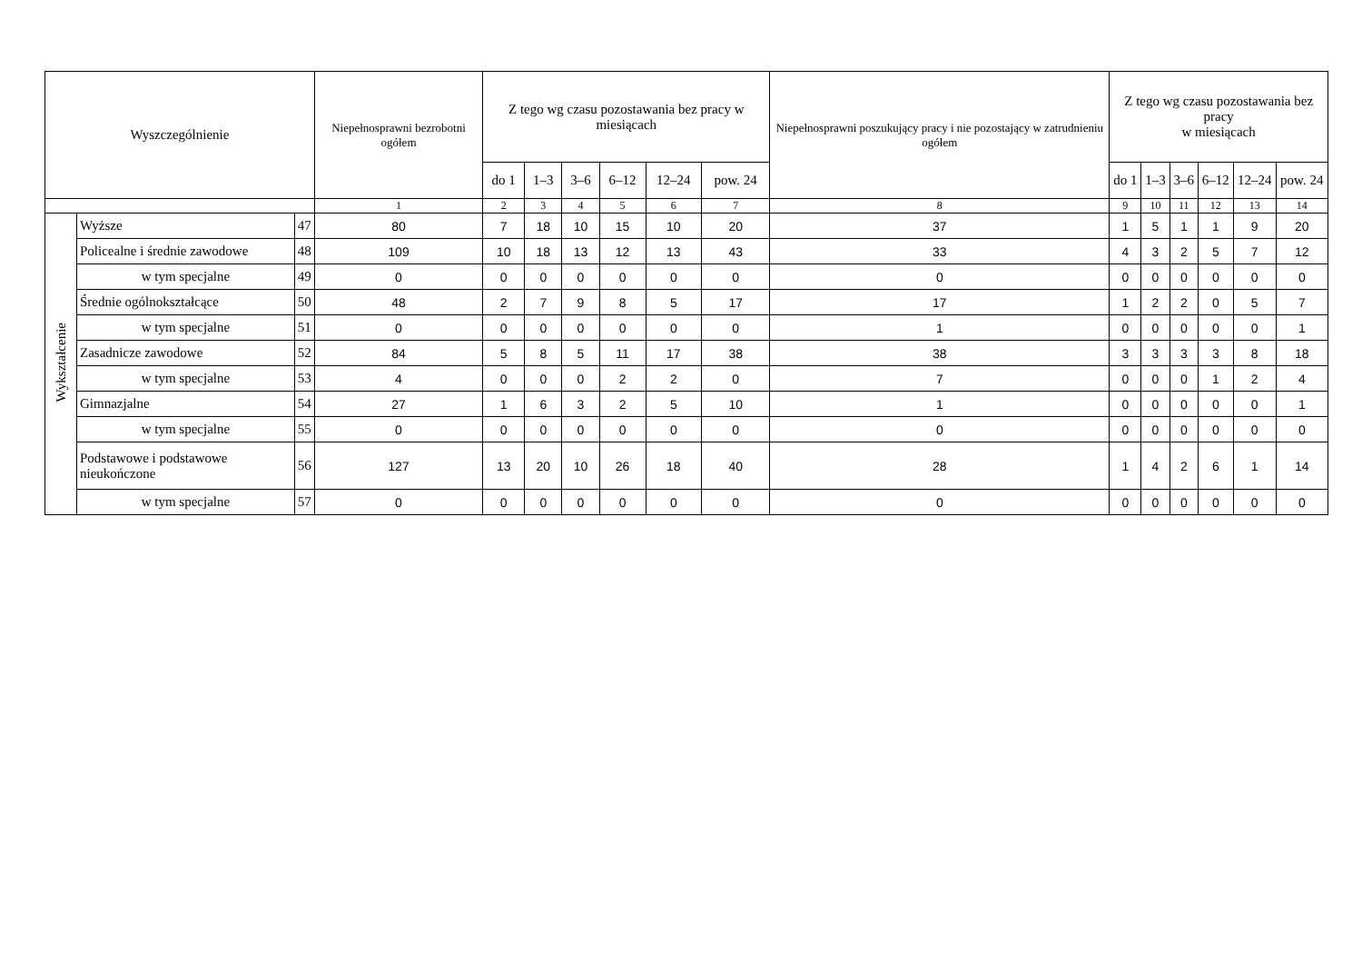| Wyszczególnienie | | | Niepełnosprawni bezrobotni ogółem | Z tego wg czasu pozostawania bez pracy w miesiącach | | | | | | Niepełnosprawni poszukujący pracy i nie pozostający w zatrudnieniu ogółem | Z tego wg czasu pozostawania bez pracy w miesiącach | | | | | |
| --- | --- | --- | --- | --- | --- | --- | --- | --- | --- | --- | --- | --- | --- | --- | --- | --- |
| | | | | do 1 | 1–3 | 3–6 | 6–12 | 12–24 | pow. 24 | | do 1 | 1–3 | 3–6 | 6–12 | 12–24 | pow. 24 |
| | | | 1 | 2 | 3 | 4 | 5 | 6 | 7 | 8 | 9 | 10 | 11 | 12 | 13 | 14 |
| Wykształcenie | Wyższe | 47 | 80 | 7 | 18 | 10 | 15 | 10 | 20 | 37 | 1 | 5 | 1 | 1 | 9 | 20 |
| | Policealne i średnie zawodowe | 48 | 109 | 10 | 18 | 13 | 12 | 13 | 43 | 33 | 4 | 3 | 2 | 5 | 7 | 12 |
| | w tym specjalne | 49 | 0 | 0 | 0 | 0 | 0 | 0 | 0 | 0 | 0 | 0 | 0 | 0 | 0 | 0 |
| | Średnie ogólnokształcące | 50 | 48 | 2 | 7 | 9 | 8 | 5 | 17 | 17 | 1 | 2 | 2 | 0 | 5 | 7 |
| | w tym specjalne | 51 | 0 | 0 | 0 | 0 | 0 | 0 | 0 | 1 | 0 | 0 | 0 | 0 | 0 | 1 |
| | Zasadnicze zawodowe | 52 | 84 | 5 | 8 | 5 | 11 | 17 | 38 | 38 | 3 | 3 | 3 | 3 | 8 | 18 |
| | w tym specjalne | 53 | 4 | 0 | 0 | 0 | 2 | 2 | 0 | 7 | 0 | 0 | 0 | 1 | 2 | 4 |
| | Gimnazjalne | 54 | 27 | 1 | 6 | 3 | 2 | 5 | 10 | 1 | 0 | 0 | 0 | 0 | 0 | 1 |
| | w tym specjalne | 55 | 0 | 0 | 0 | 0 | 0 | 0 | 0 | 0 | 0 | 0 | 0 | 0 | 0 | 0 |
| | Podstawowe i podstawowe nieukończone | 56 | 127 | 13 | 20 | 10 | 26 | 18 | 40 | 28 | 1 | 4 | 2 | 6 | 1 | 14 |
| | w tym specjalne | 57 | 0 | 0 | 0 | 0 | 0 | 0 | 0 | 0 | 0 | 0 | 0 | 0 | 0 | 0 |